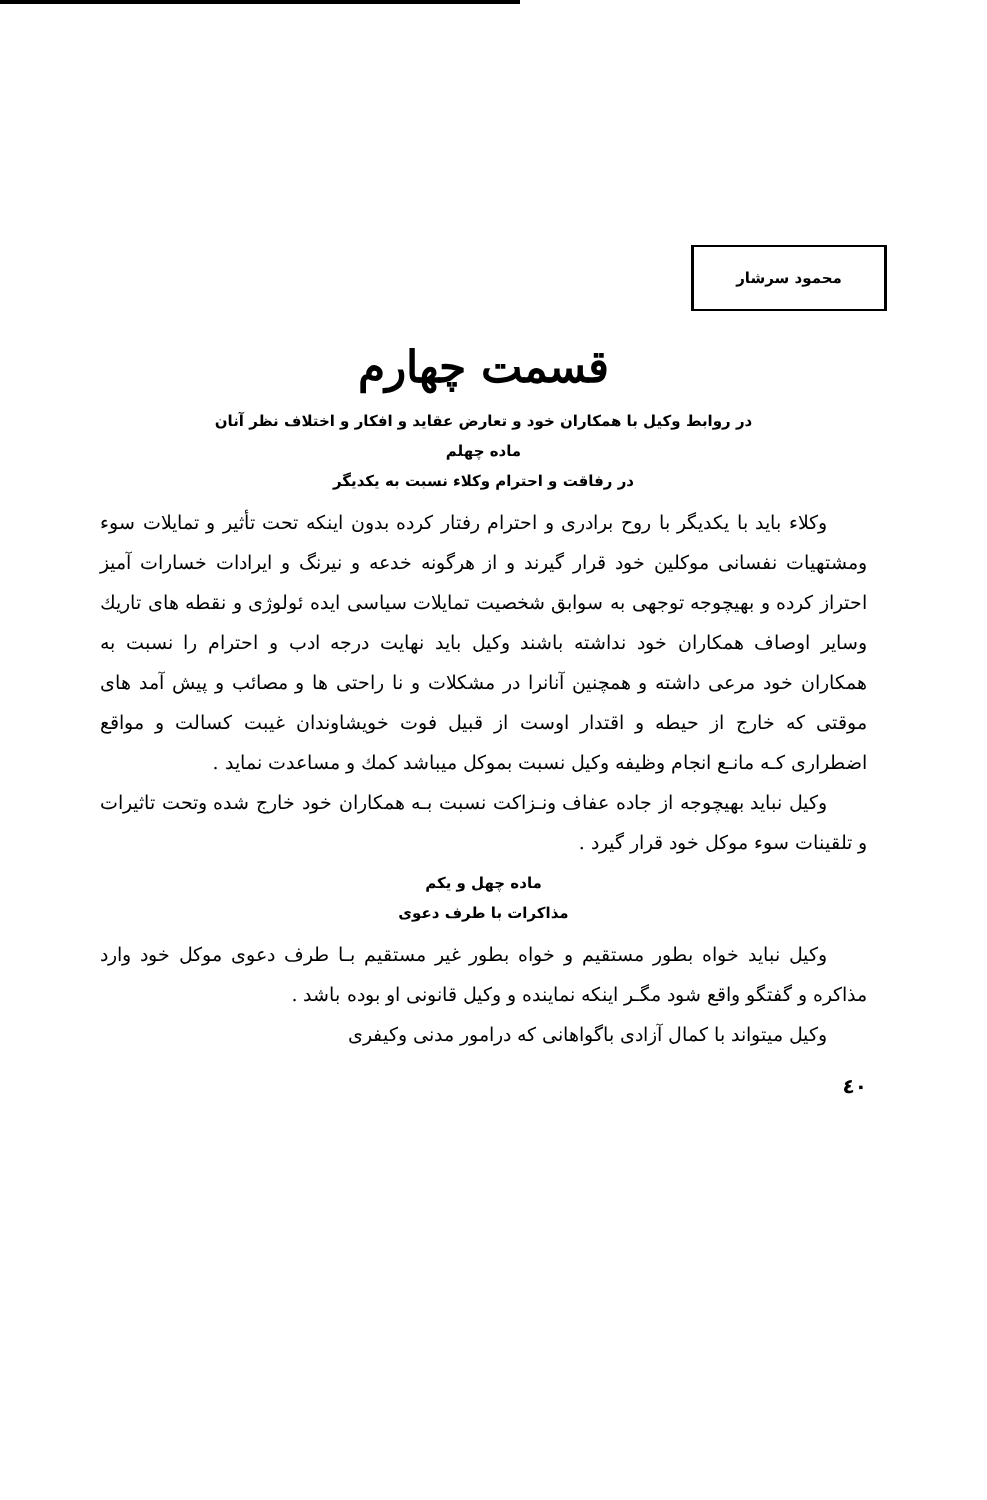محمود سرشار
قسمت چهارم
در روابط وکیل با همکاران خود و تعارض عقاید و افکار و اختلاف نظر آنان
ماده چهلم
در رفاقت و احترام وکلاء نسبت به یکدیگر
وکلاء باید با یکدیگر با روح برادری و احترام رفتار کرده بدون اینکه تحت تأثیر و تمایلات سوء ومشتهیات نفسانی موکلین خود قرار گیرند و از هرگونه خدعه و نیرنگ و ایرادات خسارات آمیز احتراز کرده و بهیچوجه توجهی به سوابق شخصیت تمایلات سیاسی ایده ئولوژی و نقطه های تاریك وسایر اوصاف همکاران خود نداشته باشند وکیل باید نهایت درجه ادب و احترام را نسبت به همکاران خود مرعی داشته و همچنین آنانرا در مشکلات و نا راحتی ها و مصائب و پیش آمد های موقتی که خارج از حیطه و اقتدار اوست از قبیل فوت خویشاوندان غیبت کسالت و مواقع اضطراری کـه مانـع انجام وظیفه وکیل نسبت بموکل میباشد کمك و مساعدت نماید .
وکیل نباید بهیچوجه از جاده عفاف ونـزاکت نسبت بـه همکاران خود خارج شده وتحت تاثیرات و تلقینات سوء موکل خود قرار گیرد .
ماده چهل و یکم
مذاکرات با طرف دعوی
وکیل نباید خواه بطور مستقیم و خواه بطور غیر مستقیم بـا طرف دعوی موکل خود وارد مذاکره و گفتگو واقع شود مگـر اینکه نماینده و وکیل قانونی او بوده باشد .
وکیل میتواند با کمال آزادی باگواهانی که درامور مدنی وکیفری
٤٠